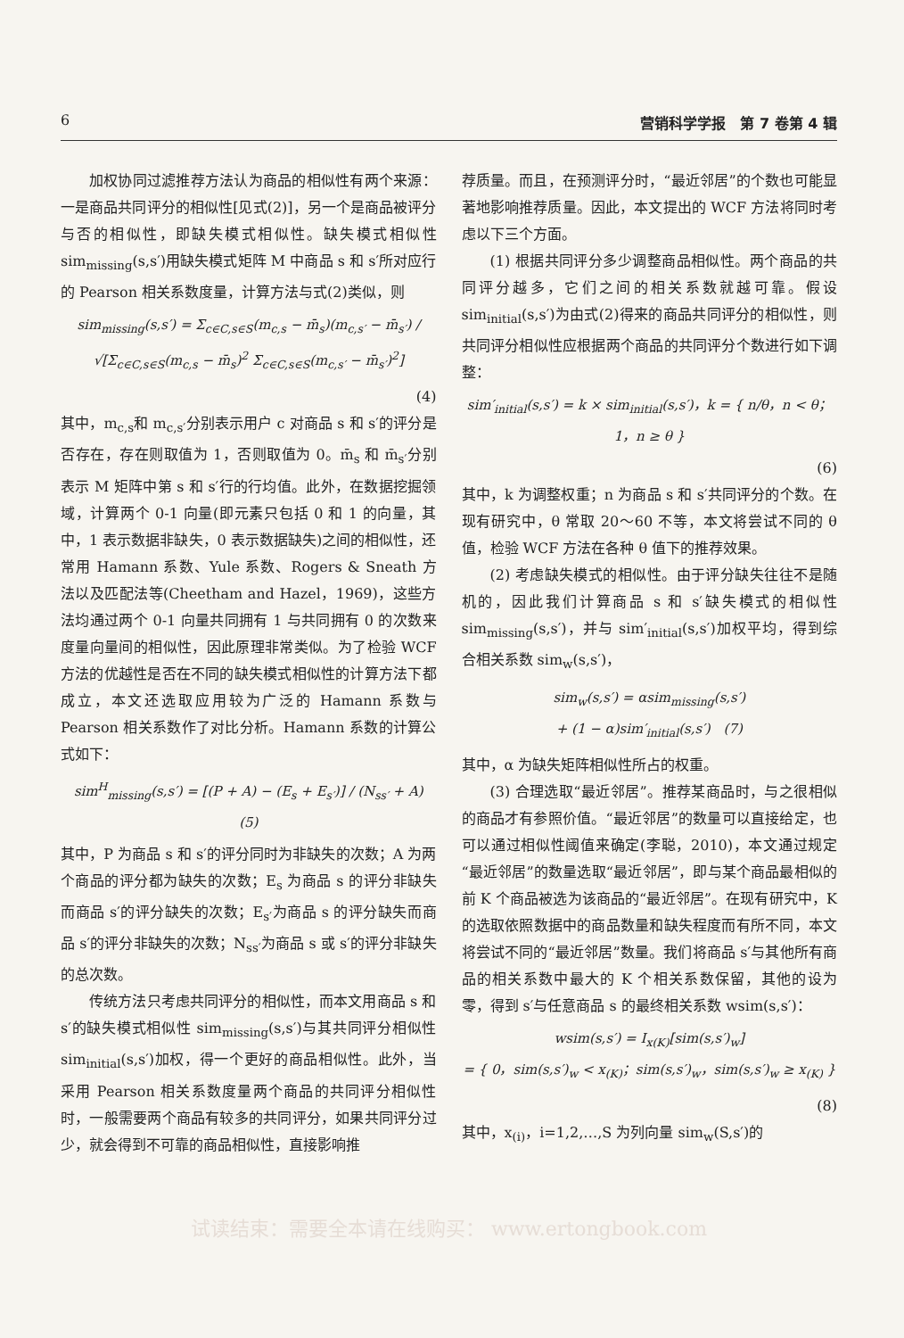6 营销科学学报　第 7 卷第 4 辑
加权协同过滤推荐方法认为商品的相似性有两个来源：一是商品共同评分的相似性[见式(2)]，另一个是商品被评分与否的相似性，即缺失模式相似性。缺失模式相似性 sim<sub>missing</sub>(s,s′)用缺失模式矩阵 M 中商品 s 和 s′所对应行的 Pearson 相关系数度量，计算方法与式(2)类似，则
sim<sub>missing</sub>(s,s′) = Σ<sub>c∈C,s∈S</sub>(m<sub>c,s</sub> − m̄<sub>s</sub>)(m<sub>c,s′</sub> − m̄<sub>s′</sub>) / √[Σ<sub>c∈C,s∈S</sub>(m<sub>c,s</sub> − m̄<sub>s</sub>)<sup>2</sup> Σ<sub>c∈C,s∈S</sub>(m<sub>c,s′</sub> − m̄<sub>s′</sub>)<sup>2</sup>]
(4)
其中，m<sub>c,s</sub>和 m<sub>c,s′</sub>分别表示用户 c 对商品 s 和 s′的评分是否存在，存在则取值为 1，否则取值为 0。m̄<sub>s</sub> 和 m̄<sub>s′</sub>分别表示 M 矩阵中第 s 和 s′行的行均值。此外，在数据挖掘领域，计算两个 0-1 向量(即元素只包括 0 和 1 的向量，其中，1 表示数据非缺失，0 表示数据缺失)之间的相似性，还常用 Hamann 系数、Yule 系数、Rogers & Sneath 方法以及匹配法等(Cheetham and Hazel，1969)，这些方法均通过两个 0-1 向量共同拥有 1 与共同拥有 0 的次数来度量向量间的相似性，因此原理非常类似。为了检验 WCF 方法的优越性是否在不同的缺失模式相似性的计算方法下都成立，本文还选取应用较为广泛的 Hamann 系数与 Pearson 相关系数作了对比分析。Hamann 系数的计算公式如下：
sim<sup>H</sup><sub>missing</sub>(s,s′) = [(P + A) − (E<sub>s</sub> + E<sub>s′</sub>)] / (N<sub>ss′</sub> + A)　(5)
其中，P 为商品 s 和 s′的评分同时为非缺失的次数；A 为两个商品的评分都为缺失的次数；E<sub>s</sub> 为商品 s 的评分非缺失而商品 s′的评分缺失的次数；E<sub>s′</sub>为商品 s 的评分缺失而商品 s′的评分非缺失的次数；N<sub>ss′</sub>为商品 s 或 s′的评分非缺失的总次数。
传统方法只考虑共同评分的相似性，而本文用商品 s 和 s′的缺失模式相似性 sim<sub>missing</sub>(s,s′)与其共同评分相似性 sim<sub>initial</sub>(s,s′)加权，得一个更好的商品相似性。此外，当采用 Pearson 相关系数度量两个商品的共同评分相似性时，一般需要两个商品有较多的共同评分，如果共同评分过少，就会得到不可靠的商品相似性，直接影响推
荐质量。而且，在预测评分时，“最近邻居”的个数也可能显著地影响推荐质量。因此，本文提出的 WCF 方法将同时考虑以下三个方面。
(1) 根据共同评分多少调整商品相似性。两个商品的共同评分越多，它们之间的相关系数就越可靠。假设 sim<sub>initial</sub>(s,s′)为由式(2)得来的商品共同评分的相似性，则共同评分相似性应根据两个商品的共同评分个数进行如下调整：
sim′<sub>initial</sub>(s,s′) = k × sim<sub>initial</sub>(s,s′)，k = { n/θ，n < θ；1，n ≥ θ }
(6)
其中，k 为调整权重；n 为商品 s 和 s′共同评分的个数。在现有研究中，θ 常取 20～60 不等，本文将尝试不同的 θ 值，检验 WCF 方法在各种 θ 值下的推荐效果。
(2) 考虑缺失模式的相似性。由于评分缺失往往不是随机的，因此我们计算商品 s 和 s′缺失模式的相似性 sim<sub>missing</sub>(s,s′)，并与 sim′<sub>initial</sub>(s,s′)加权平均，得到综合相关系数 sim<sub>w</sub>(s,s′)，
sim<sub>w</sub>(s,s′) = αsim<sub>missing</sub>(s,s′)
+ (1 − α)sim′<sub>initial</sub>(s,s′)　(7)
其中，α 为缺失矩阵相似性所占的权重。
(3) 合理选取“最近邻居”。推荐某商品时，与之很相似的商品才有参照价值。“最近邻居”的数量可以直接给定，也可以通过相似性阈值来确定(李聪，2010)，本文通过规定“最近邻居”的数量选取“最近邻居”，即与某个商品最相似的前 K 个商品被选为该商品的“最近邻居”。在现有研究中，K 的选取依照数据中的商品数量和缺失程度而有所不同，本文将尝试不同的“最近邻居”数量。我们将商品 s′与其他所有商品的相关系数中最大的 K 个相关系数保留，其他的设为零，得到 s′与任意商品 s 的最终相关系数 wsim(s,s′)：
wsim(s,s′) = I<sub>x(K)</sub>[sim(s,s′)<sub>w</sub>]
= { 0，sim(s,s′)<sub>w</sub> < x<sub>(K)</sub>；sim(s,s′)<sub>w</sub>，sim(s,s′)<sub>w</sub> ≥ x<sub>(K)</sub> }
(8)
其中，x<sub>(i)</sub>，i=1,2,…,S 为列向量 sim<sub>w</sub>(S,s′)的
试读结束：需要全本请在线购买： www.ertongbook.com